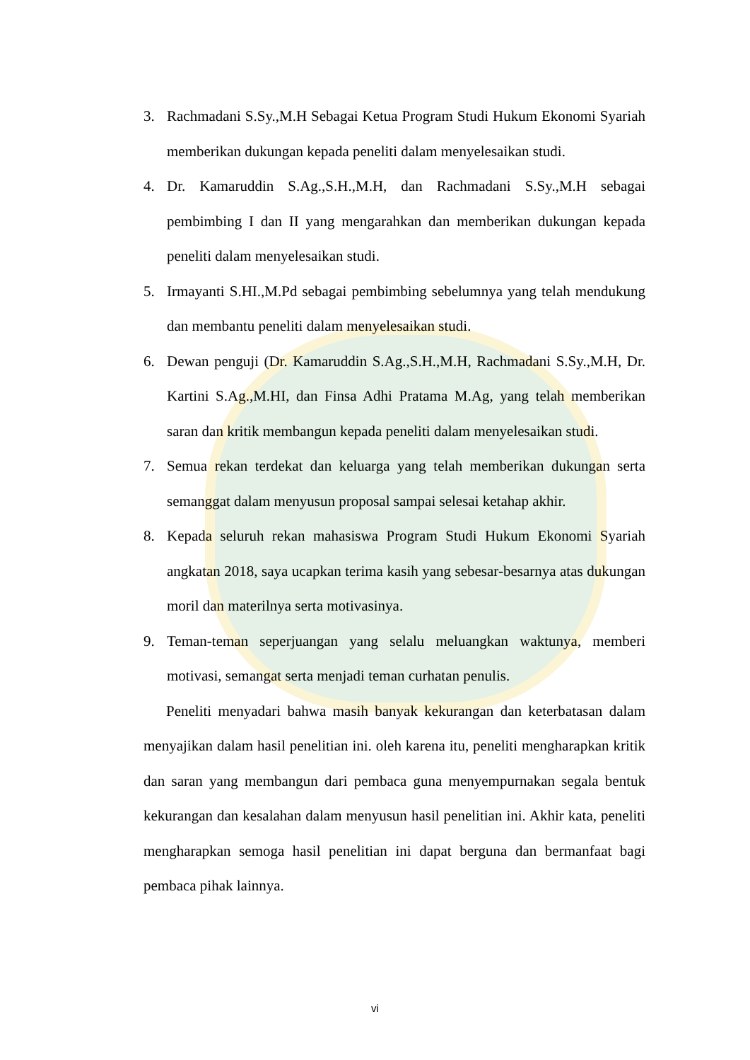3. Rachmadani S.Sy.,M.H Sebagai Ketua Program Studi Hukum Ekonomi Syariah memberikan dukungan kepada peneliti dalam menyelesaikan studi.
4. Dr. Kamaruddin S.Ag.,S.H.,M.H, dan Rachmadani S.Sy.,M.H sebagai pembimbing I dan II yang mengarahkan dan memberikan dukungan kepada peneliti dalam menyelesaikan studi.
5. Irmayanti S.HI.,M.Pd sebagai pembimbing sebelumnya yang telah mendukung dan membantu peneliti dalam menyelesaikan studi.
6. Dewan penguji (Dr. Kamaruddin S.Ag.,S.H.,M.H, Rachmadani S.Sy.,M.H, Dr. Kartini S.Ag.,M.HI, dan Finsa Adhi Pratama M.Ag, yang telah memberikan saran dan kritik membangun kepada peneliti dalam menyelesaikan studi.
7. Semua rekan terdekat dan keluarga yang telah memberikan dukungan serta semanggat dalam menyusun proposal sampai selesai ketahap akhir.
8. Kepada seluruh rekan mahasiswa Program Studi Hukum Ekonomi Syariah angkatan 2018, saya ucapkan terima kasih yang sebesar-besarnya atas dukungan moril dan materilnya serta motivasinya.
9. Teman-teman seperjuangan yang selalu meluangkan waktunya, memberi motivasi, semangat serta menjadi teman curhatan penulis.
Peneliti menyadari bahwa masih banyak kekurangan dan keterbatasan dalam menyajikan dalam hasil penelitian ini. oleh karena itu, peneliti mengharapkan kritik dan saran yang membangun dari pembaca guna menyempurnakan segala bentuk kekurangan dan kesalahan dalam menyusun hasil penelitian ini. Akhir kata, peneliti mengharapkan semoga hasil penelitian ini dapat berguna dan bermanfaat bagi pembaca pihak lainnya.
vi